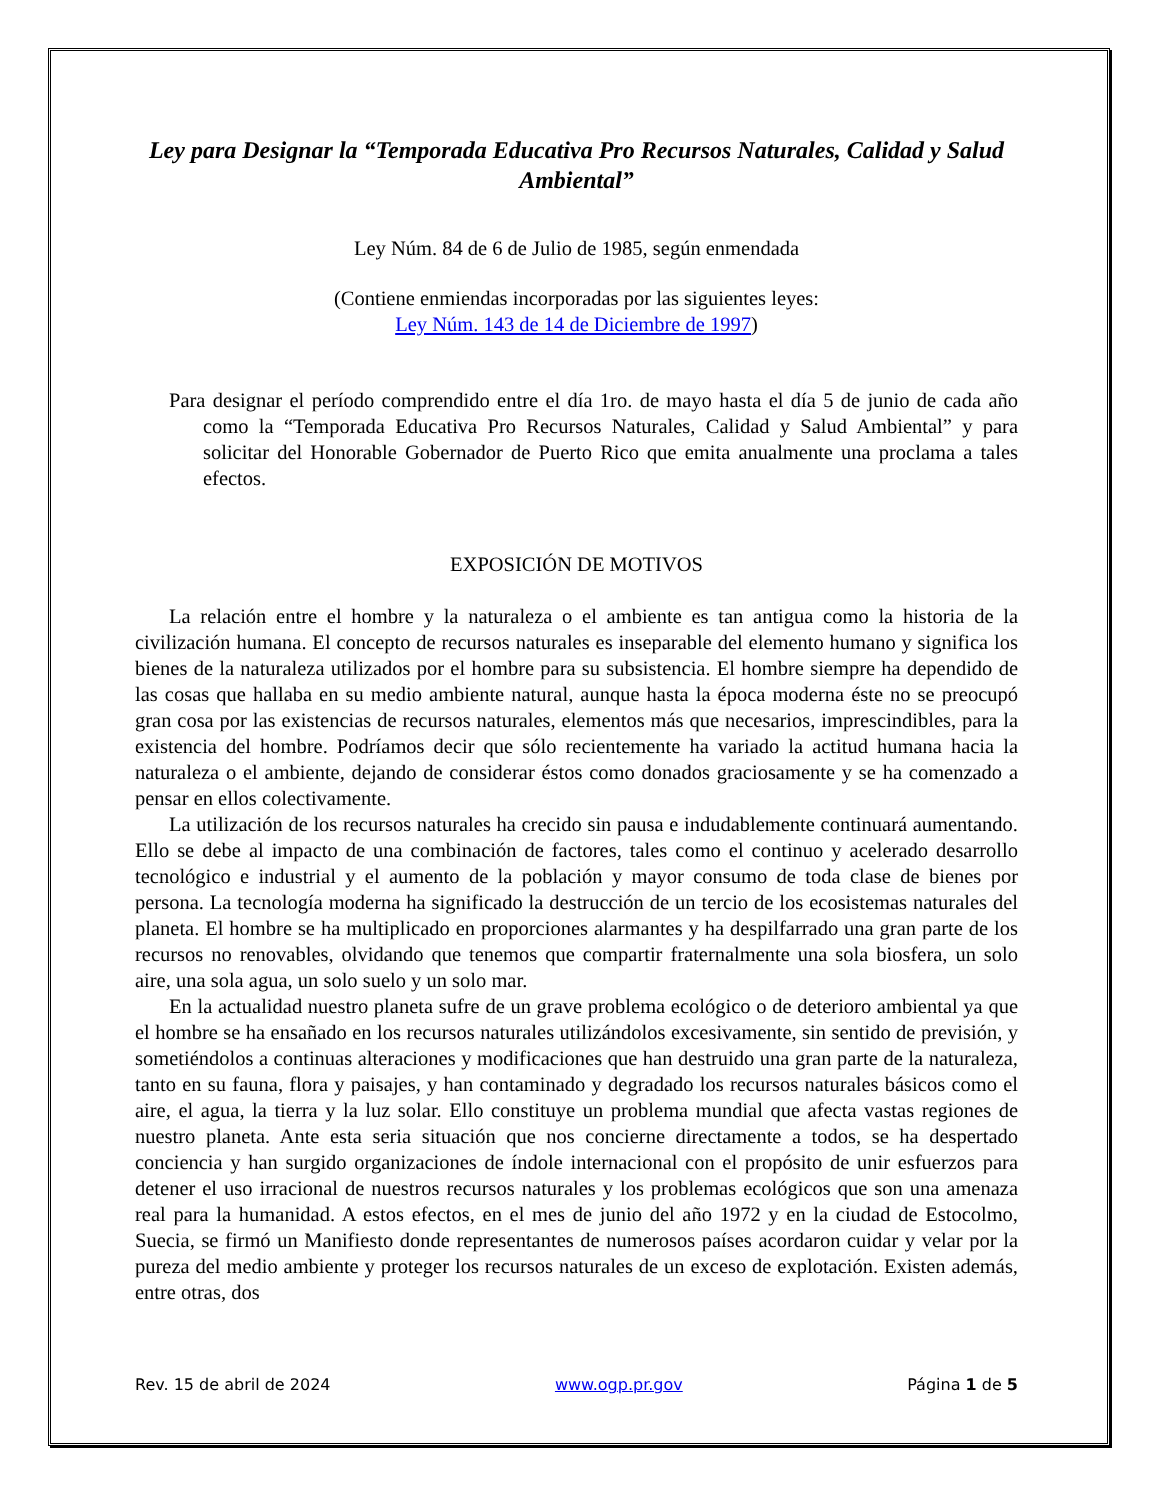Ley para Designar la “Temporada Educativa Pro Recursos Naturales, Calidad y Salud Ambiental”
Ley Núm. 84 de 6 de Julio de 1985, según enmendada
(Contiene enmiendas incorporadas por las siguientes leyes:
Ley Núm. 143 de 14 de Diciembre de 1997)
Para designar el período comprendido entre el día 1ro. de mayo hasta el día 5 de junio de cada año como la “Temporada Educativa Pro Recursos Naturales, Calidad y Salud Ambiental” y para solicitar del Honorable Gobernador de Puerto Rico que emita anualmente una proclama a tales efectos.
EXPOSICIÓN DE MOTIVOS
La relación entre el hombre y la naturaleza o el ambiente es tan antigua como la historia de la civilización humana. El concepto de recursos naturales es inseparable del elemento humano y significa los bienes de la naturaleza utilizados por el hombre para su subsistencia. El hombre siempre ha dependido de las cosas que hallaba en su medio ambiente natural, aunque hasta la época moderna éste no se preocupó gran cosa por las existencias de recursos naturales, elementos más que necesarios, imprescindibles, para la existencia del hombre. Podríamos decir que sólo recientemente ha variado la actitud humana hacia la naturaleza o el ambiente, dejando de considerar éstos como donados graciosamente y se ha comenzado a pensar en ellos colectivamente.
La utilización de los recursos naturales ha crecido sin pausa e indudablemente continuará aumentando. Ello se debe al impacto de una combinación de factores, tales como el continuo y acelerado desarrollo tecnológico e industrial y el aumento de la población y mayor consumo de toda clase de bienes por persona. La tecnología moderna ha significado la destrucción de un tercio de los ecosistemas naturales del planeta. El hombre se ha multiplicado en proporciones alarmantes y ha despilfarrado una gran parte de los recursos no renovables, olvidando que tenemos que compartir fraternalmente una sola biosfera, un solo aire, una sola agua, un solo suelo y un solo mar.
En la actualidad nuestro planeta sufre de un grave problema ecológico o de deterioro ambiental ya que el hombre se ha ensañado en los recursos naturales utilizándolos excesivamente, sin sentido de previsión, y sometiéndolos a continuas alteraciones y modificaciones que han destruido una gran parte de la naturaleza, tanto en su fauna, flora y paisajes, y han contaminado y degradado los recursos naturales básicos como el aire, el agua, la tierra y la luz solar. Ello constituye un problema mundial que afecta vastas regiones de nuestro planeta. Ante esta seria situación que nos concierne directamente a todos, se ha despertado conciencia y han surgido organizaciones de índole internacional con el propósito de unir esfuerzos para detener el uso irracional de nuestros recursos naturales y los problemas ecológicos que son una amenaza real para la humanidad. A estos efectos, en el mes de junio del año 1972 y en la ciudad de Estocolmo, Suecia, se firmó un Manifiesto donde representantes de numerosos países acordaron cuidar y velar por la pureza del medio ambiente y proteger los recursos naturales de un exceso de explotación. Existen además, entre otras, dos
Rev. 15 de abril de 2024 www.ogp.pr.gov Página 1 de 5